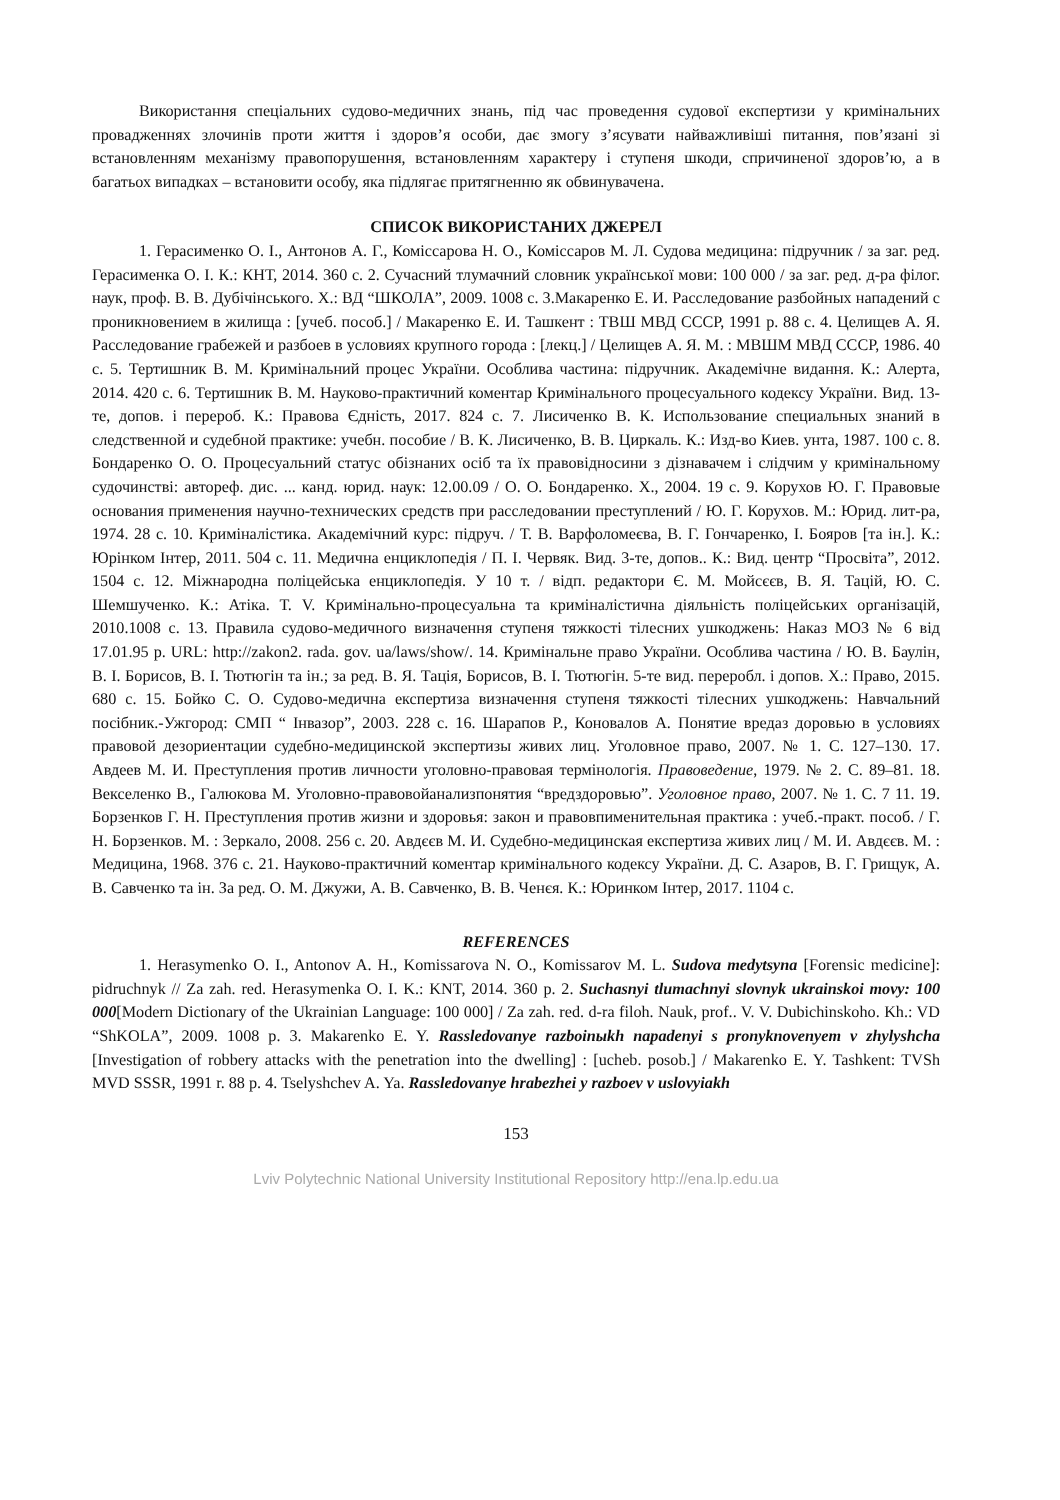Використання спеціальних судово-медичних знань, під час проведення судової експертизи у кримінальних провадженнях злочинів проти життя і здоров’я особи, дає змогу з’ясувати найважливіші питання, пов’язані зі встановленням механізму правопорушення, встановленням характеру і ступеня шкоди, спричиненої здоров’ю, а в багатьох випадках – встановити особу, яка підлягає притягненню як обвинувачена.
СПИСОК ВИКОРИСТАНИХ ДЖЕРЕЛ
1. Герасименко О. І., Антонов А. Г., Коміссарова Н. О., Коміссаров М. Л. Судова медицина: підручник / за заг. ред. Герасименка О. І. К.: КНТ, 2014. 360 с. 2. Сучасний тлумачний словник української мови: 100 000 / за заг. ред. д-ра філог. наук, проф. В. В. Дубічінського. Х.: ВД “ШКОЛА”, 2009. 1008 с. 3.Макаренко Е. И. Расследование разбойных нападений с проникновением в жилища : [учеб. пособ.] / Макаренко Е. И. Ташкент : ТВШ МВД СССР, 1991 р. 88 с. 4. Целищев А. Я. Расследование грабежей и разбоев в условиях крупного города : [лекц.] / Целищев А. Я. М. : МВШМ МВД СССР, 1986. 40 с. 5. Тертишник В. М. Кримінальний процес України. Особлива частина: підручник. Академічне видання. К.: Алерта, 2014. 420 с. 6. Тертишник В. М. Науково-практичний коментар Кримінального процесуального кодексу України. Вид. 13-те, допов. і перероб. К.: Правова Єдність, 2017. 824 с. 7. Лисиченко В. К. Использование специальных знаний в следственной и судебной практике: учебн. пособие / В. К. Лисиченко, В. В. Циркаль. К.: Изд-во Киев. унта, 1987. 100 с. 8. Бондаренко О. О. Процесуальний статус обізнаних осіб та їх правовідносини з дізнавачем і слідчим у кримінальному судочинстві: автореф. дис. ... канд. юрид. наук: 12.00.09 / О. О. Бондаренко. Х., 2004. 19 с. 9. Корухов Ю. Г. Правовые основания применения научно-технических средств при расследовании преступлений / Ю. Г. Корухов. М.: Юрид. лит-ра, 1974. 28 с. 10. Криміналістика. Академічний курс: підруч. / Т. В. Варфоломеєва, В. Г. Гончаренко, І. Бояров [та ін.]. К.: Юрінком Інтер, 2011. 504 с. 11. Медична енциклопедія / П. І. Червяк. Вид. 3-те, допов.. К.: Вид. центр “Просвіта”, 2012. 1504 с. 12. Міжнародна поліцейська енциклопедія. У 10 т. / відп. редактори Є. М. Мойсєєв, В. Я. Тацій, Ю. С. Шемшученко. К.: Атіка. Т. V. Кримінально-процесуальна та криміналістична діяльність поліцейських організацій, 2010.1008 с. 13. Правила судово-медичного визначення ступеня тяжкості тілесних ушкоджень: Наказ МОЗ № 6 від 17.01.95 р. URL: http://zakon2. rada. gov. ua/laws/show/. 14. Кримінальне право України. Особлива частина / Ю. В. Баулін, В. І. Борисов, В. І. Тютюгін та ін.; за ред. В. Я. Тація, Борисов, В. І. Тютюгін. 5-те вид. переробл. і допов. Х.: Право, 2015. 680 с. 15. Бойко С. О. Судово-медична експертиза визначення ступеня тяжкості тілесних ушкоджень: Навчальний посібник.-Ужгород: СМП “ Інвазор”, 2003. 228 с. 16. Шарапов Р., Коновалов А. Понятие вредаз доровью в условиях правовой дезориентации судебно-медицинской экспертизы живих лиц. Уголовное право, 2007. № 1. С. 127–130. 17. Авдеев М. И. Преступления против личности уголовно-правовая термінологія. Правоведение, 1979. № 2. С. 89–81. 18. Векселенко В., Галюкова М. Уголовно-правовойанализпонятия “вредздоровью”. Уголовное право, 2007. № 1. С. 7 11. 19. Борзенков Г. Н. Преступления против жизни и здоровья: закон и правовпименительная практика : учеб.-практ. пособ. / Г. Н. Борзенков. М. : Зеркало, 2008. 256 с. 20. Авдєєв М. И. Судебно-медицинская експертиза живих лиц / М. И. Авдєєв. М. : Медицина, 1968. 376 с. 21. Науково-практичний коментар кримінального кодексу України. Д. С. Азаров, В. Г. Грищук, А. В. Савченко та ін. За ред. О. М. Джужи, А. В. Савченко, В. В. Ченєя. К.: Юринком Інтер, 2017. 1104 с.
REFERENCES
1. Herasymenko O. I., Antonov A. H., Komissarova N. O., Komissarov M. L. Sudova medytsyna [Forensic medicine]: pidruchnyk // Za zah. red. Herasymenka O. I. K.: KNT, 2014. 360 p. 2. Suchasnyi tlumachnyi slovnyk ukrainskoi movy: 100 000[Modern Dictionary of the Ukrainian Language: 100 000] / Za zah. red. d-ra filoh. Nauk, prof.. V. V. Dubichinskoho. Kh.: VD “ShKOLA”, 2009. 1008 p. 3. Makarenko E. Y. Rassledovanye razboinыkh napadenyi s pronyknovenyem v zhylyshcha [Investigation of robbery attacks with the penetration into the dwelling] : [ucheb. posob.] / Makarenko E. Y. Tashkent: TVSh MVD SSSR, 1991 r. 88 p. 4. Tselyshchev A. Ya. Rassledovanye hrabezhei y razboev v uslovyiakh
153
Lviv Polytechnic National University Institutional Repository http://ena.lp.edu.ua